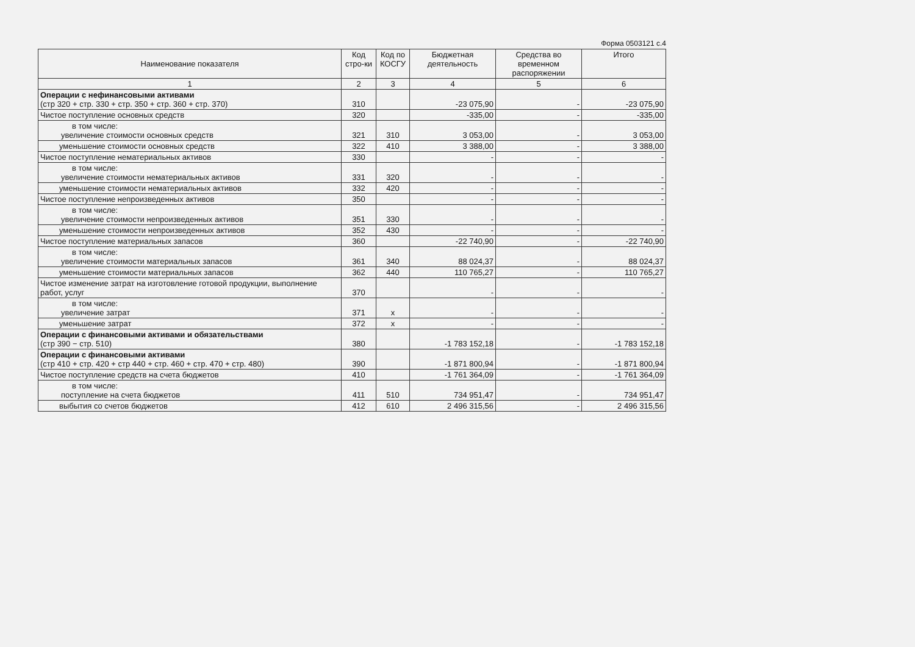Форма 0503121 с.4
| Наименование показателя | Код стро-ки | Код по КОСГУ | Бюджетная деятельность | Средства во временном распоряжении | Итого |
| --- | --- | --- | --- | --- | --- |
| 1 | 2 | 3 | 4 | 5 | 6 |
| Операции с нефинансовыми активами (стр 320 + стр. 330 + стр. 350 + стр. 360 + стр. 370) | 310 | | -23 075,90 | - | -23 075,90 |
| Чистое поступление основных средств | 320 | | -335,00 | - | -335,00 |
| в том числе: увеличение стоимости основных средств | 321 | 310 | 3 053,00 | - | 3 053,00 |
| уменьшение стоимости основных средств | 322 | 410 | 3 388,00 | - | 3 388,00 |
| Чистое поступление нематериальных активов | 330 | | - | - | - |
| в том числе: увеличение стоимости нематериальных активов | 331 | 320 | - | - | - |
| уменьшение стоимости нематериальных активов | 332 | 420 | - | - | - |
| Чистое поступление непроизведенных активов | 350 | | - | - | - |
| в том числе: увеличение стоимости непроизведенных активов | 351 | 330 | - | - | - |
| уменьшение стоимости непроизведенных активов | 352 | 430 | - | - | - |
| Чистое поступление материальных запасов | 360 | | -22 740,90 | - | -22 740,90 |
| в том числе: увеличение стоимости материальных запасов | 361 | 340 | 88 024,37 | - | 88 024,37 |
| уменьшение стоимости материальных запасов | 362 | 440 | 110 765,27 | - | 110 765,27 |
| Чистое изменение затрат на изготовление готовой продукции, выполнение работ, услуг | 370 | | - | - | - |
| в том числе: увеличение затрат | 371 | x | - | - | - |
| уменьшение затрат | 372 | x | - | - | - |
| Операции с финансовыми активами и обязательствами (стр 390 − стр. 510) | 380 | | -1 783 152,18 | - | -1 783 152,18 |
| Операции с финансовыми активами (стр 410 + стр. 420 + стр 440 + стр. 460 + стр. 470 + стр. 480) | 390 | | -1 871 800,94 | - | -1 871 800,94 |
| Чистое поступление средств на счета бюджетов | 410 | | -1 761 364,09 | - | -1 761 364,09 |
| в том числе: поступление на счета бюджетов | 411 | 510 | 734 951,47 | - | 734 951,47 |
| выбытия со счетов бюджетов | 412 | 610 | 2 496 315,56 | - | 2 496 315,56 |